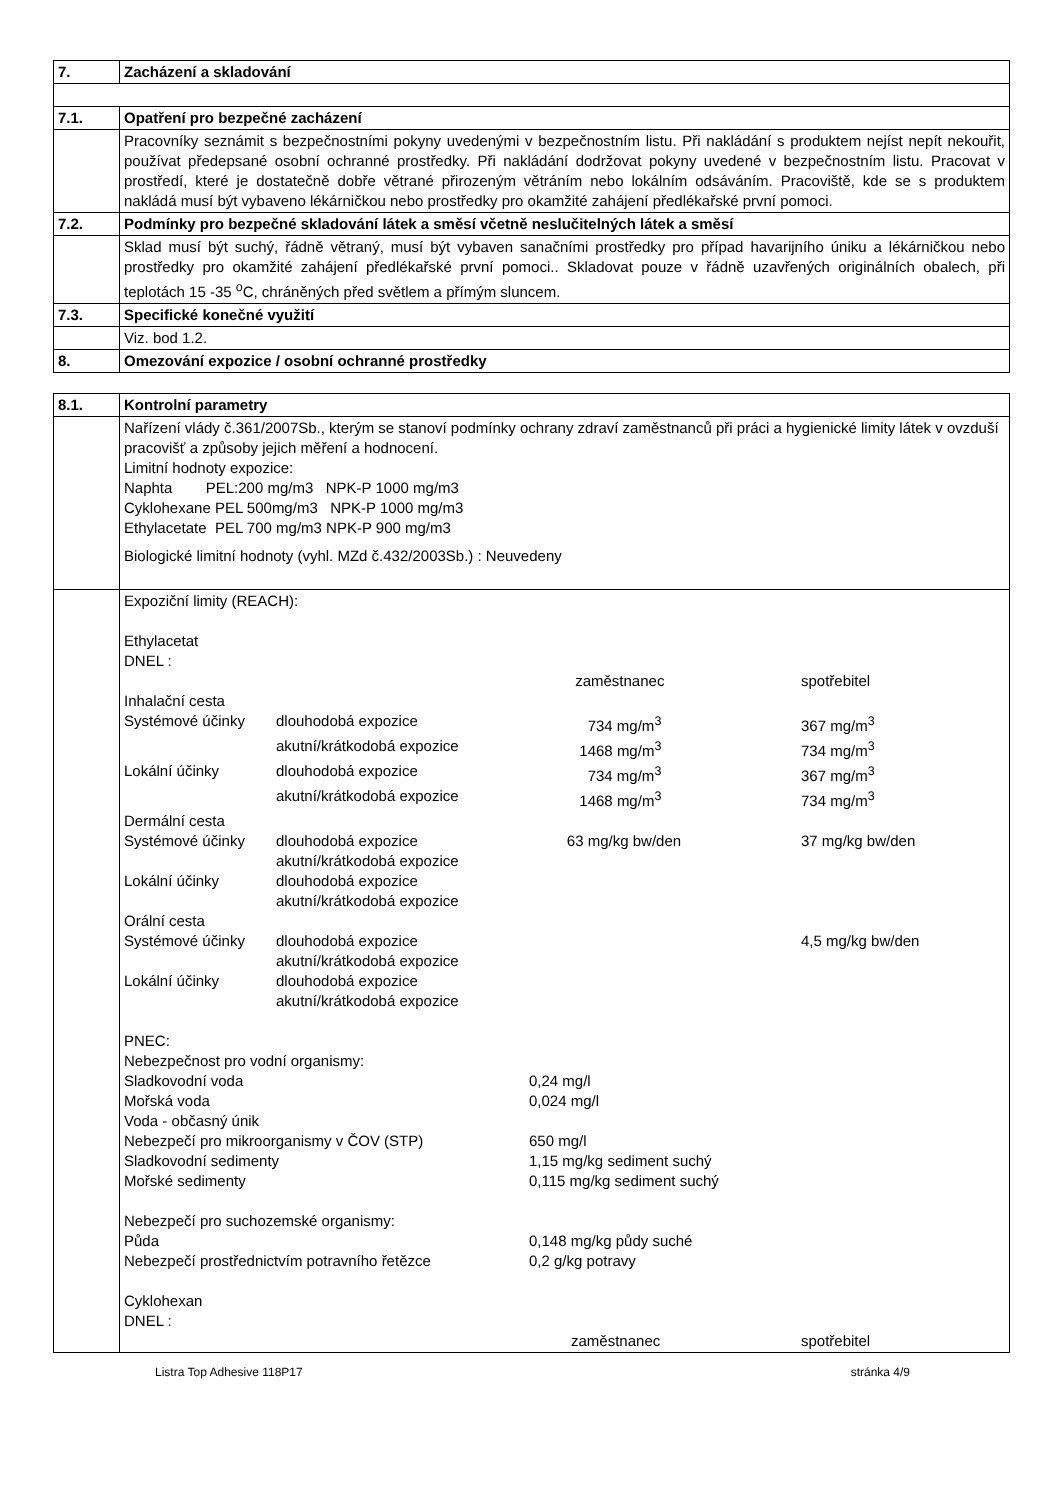| 7. | Zacházení a skladování |
| 7.1. | Opatření pro bezpečné zacházení |
| | Pracovníky seznámit s bezpečnostními pokyny uvedenými v bezpečnostním listu. Při nakládání s produktem nejíst nepít nekouřit, používat předepsané osobní ochranné prostředky. Při nakládání dodržovat pokyny uvedené v bezpečnostním listu. Pracovat v prostředí, které je dostatečně dobře větrané přirozeným větráním nebo lokálním odsáváním. Pracoviště, kde se s produktem nakládá musí být vybaveno lékárničkou nebo prostředky pro okamžité zahájení předlékařské první pomoci. |
| 7.2. | Podmínky pro bezpečné skladování látek a směsí včetně neslučitelných látek a směsí |
| | Sklad musí být suchý, řádně větraný, musí být vybaven sanačními prostředky pro případ havarijního úniku a lékárničkou nebo prostředky pro okamžité zahájení předlékařské první pomoci.. Skladovat pouze v řádně uzavřených originálních obalech, při teplotách 15 -35 <sup>o</sup>C, chráněných před světlem a přímým sluncem. |
| 7.3. | Specifické konečné využití |
| | Viz. bod 1.2. |
| 8. | Omezování expozice / osobní ochranné prostředky |
| 8.1. | Kontrolní parametry |
| | Nařízení vlády č.361/2007Sb., kterým se stanoví podmínky ochrany zdraví zaměstnanců při práci a hygienické limity látek v ovzduší pracovišť a způsoby jejich měření a hodnocení. Limitní hodnoty expozice: Naphta PEL:200 mg/m3 NPK-P 1000 mg/m3 Cyklohexane PEL 500mg/m3 NPK-P 1000 mg/m3 Ethylacetate PEL 700 mg/m3 NPK-P 900 mg/m3 Biologické limitní hodnoty (vyhl. MZd č.432/2003Sb.) : Neuvedeny |
| | / Expoziční limity (REACH): Ethylacetat DNEL : / / / / / / / zaměstnanec / spotřebitel / / Inhalační cesta / / / / / Systémové účinky / dlouhodobá expozice / 734 mg/m<sup>3</sup> / 367 mg/m<sup>3</sup> / / / akutní/krátkodobá expozice / 1468 mg/m<sup>3</sup> / 734 mg/m<sup>3</sup> / / Lokální účinky / dlouhodobá expozice / 734 mg/m<sup>3</sup> / 367 mg/m<sup>3</sup> / / / akutní/krátkodobá expozice / 1468 mg/m<sup>3</sup> / 734 mg/m<sup>3</sup> / / Dermální cesta / / / / / Systémové účinky / dlouhodobá expozice / 63 mg/kg bw/den / 37 mg/kg bw/den / / / akutní/krátkodobá expozice / / / / Lokální účinky / dlouhodobá expozice / / / / / akutní/krátkodobá expozice / / / / Orální cesta / / / / / Systémové účinky / dlouhodobá expozice / / 4,5 mg/kg bw/den / / / akutní/krátkodobá expozice / / / / Lokální účinky / dlouhodobá expozice / / / / / akutní/krátkodobá expozice / / / / PNEC: / / / Nebezpečnost pro vodní organismy: / / / Sladkovodní voda / 0,24 mg/l / / Mořská voda / 0,024 mg/l / / Voda - občasný únik / / / Nebezpečí pro mikroorganismy v ČOV (STP) / 650 mg/l / / Sladkovodní sedimenty / 1,15 mg/kg sediment suchý / / Mořské sedimenty / 0,115 mg/kg sediment suchý / / Nebezpečí pro suchozemské organismy: / / / Půda / 0,148 mg/kg půdy suché / / Nebezpečí prostřednictvím potravního řetězce / 0,2 g/kg potravy / / Cyklohexan DNEL : / / / / zaměstnanec / spotřebitel / |
Listra Top Adhesive 118P17 stránka 4/9